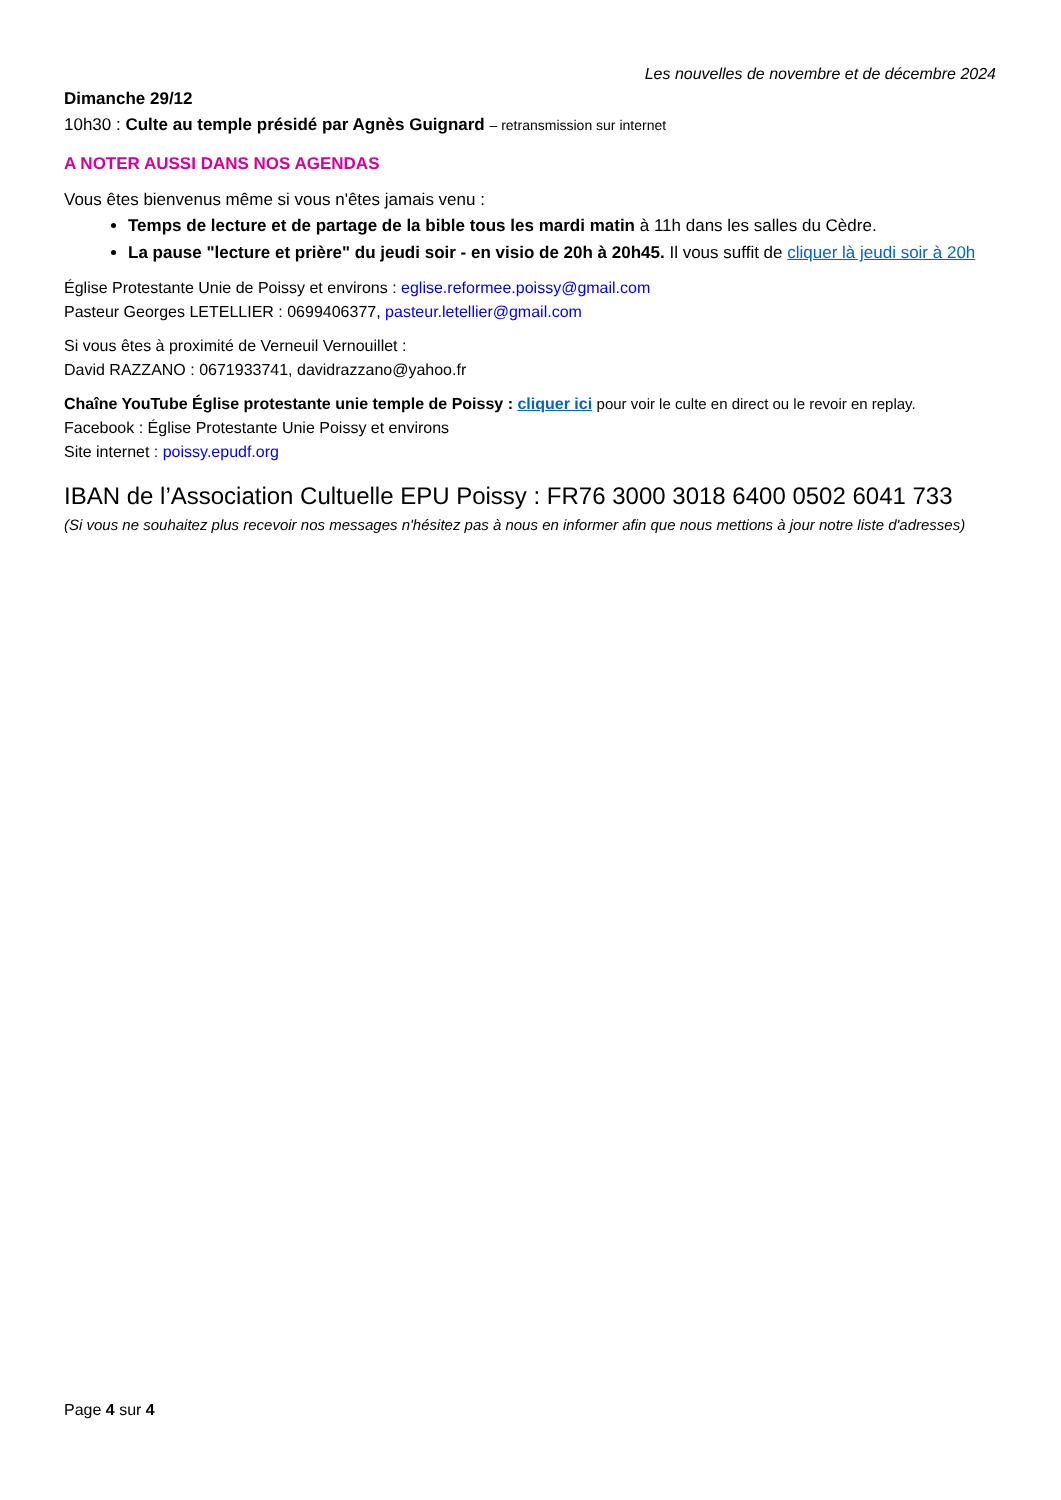Les nouvelles de novembre et de décembre 2024
Dimanche 29/12
10h30 : Culte au temple présidé par Agnès Guignard – retransmission sur internet
A NOTER AUSSI DANS NOS AGENDAS
Vous êtes bienvenus même si vous n'êtes jamais venu :
Temps de lecture et de partage de la bible tous les mardi matin à 11h dans les salles du Cèdre.
La pause "lecture et prière" du jeudi soir - en visio de 20h à 20h45. Il vous suffit de cliquer là jeudi soir à 20h
Église Protestante Unie de Poissy et environs : eglise.reformee.poissy@gmail.com
Pasteur Georges LETELLIER : 0699406377, pasteur.letellier@gmail.com
Si vous êtes à proximité de Verneuil Vernouillet :
David RAZZANO : 0671933741, davidrazzano@yahoo.fr
Chaîne YouTube Église protestante unie temple de Poissy : cliquer ici pour voir le culte en direct ou le revoir en replay.
Facebook : Église Protestante Unie Poissy et environs
Site internet : poissy.epudf.org
IBAN de l’Association Cultuelle EPU Poissy : FR76 3000 3018 6400 0502 6041 733
(Si vous ne souhaitez plus recevoir nos messages n'hésitez pas à nous en informer afin que nous mettions à jour notre liste d'adresses)
Page 4 sur 4